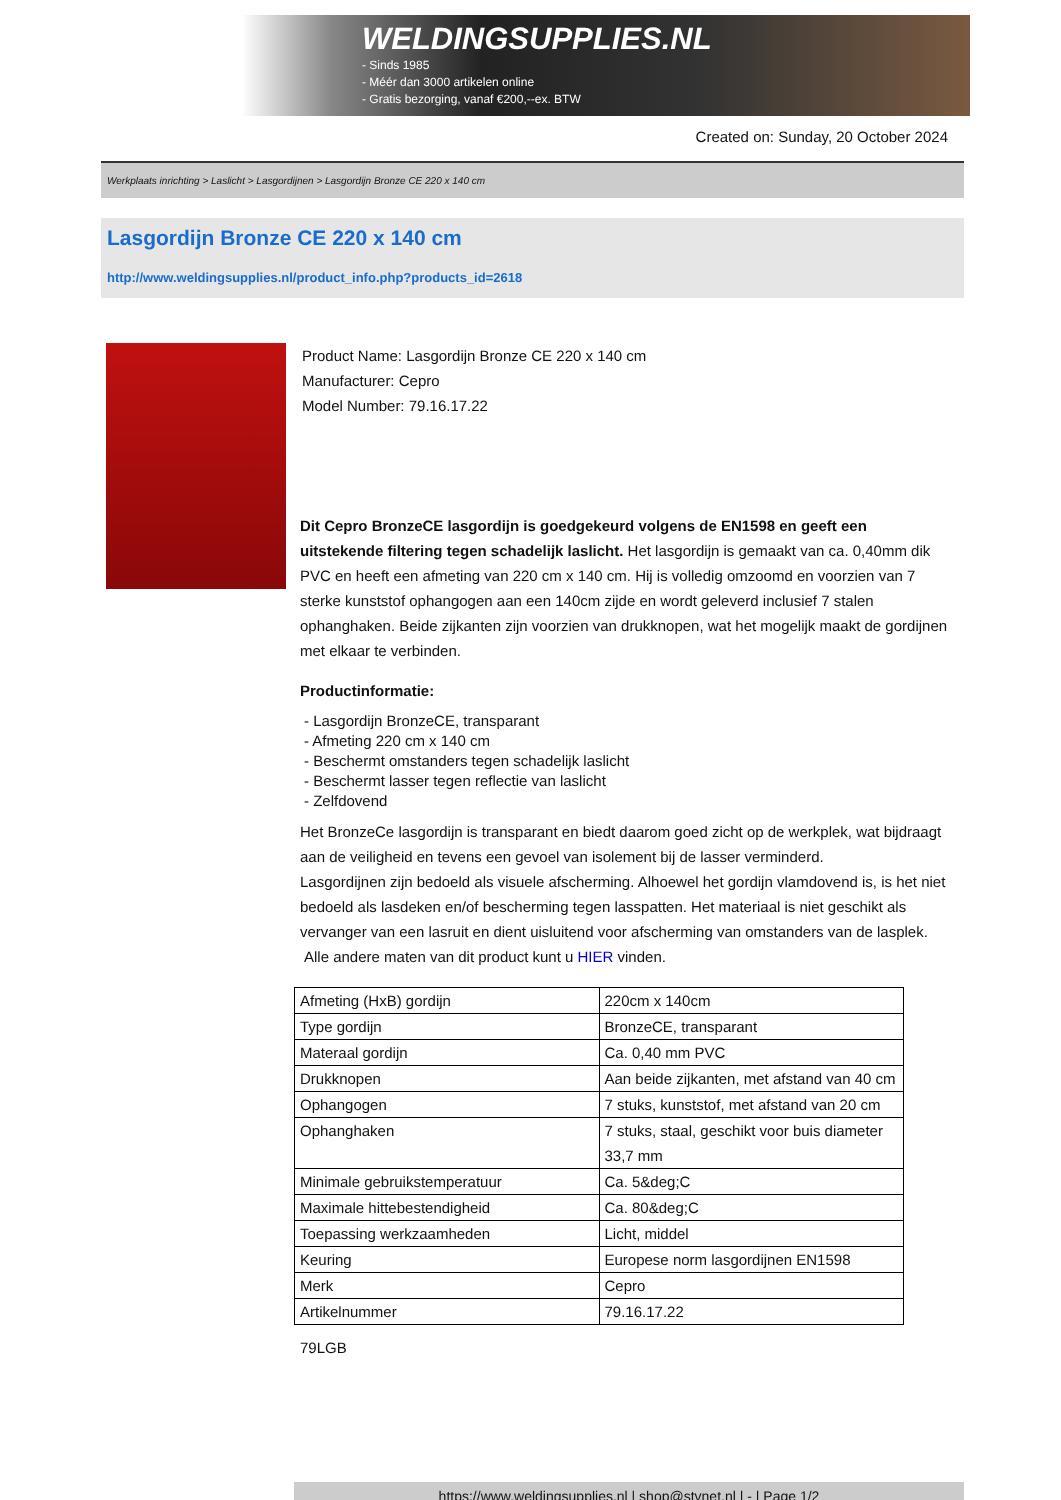WELDINGSUPPLIES.NL
- Sinds 1985
- Méér dan 3000 artikelen online
- Gratis bezorging, vanaf €200,--ex. BTW
Created on: Sunday, 20 October 2024
Werkplaats inrichting > Laslicht > Lasgordijnen > Lasgordijn Bronze CE 220 x 140 cm
Lasgordijn Bronze CE 220 x 140 cm
http://www.weldingsupplies.nl/product_info.php?products_id=2618
Product Name: Lasgordijn Bronze CE 220 x 140 cm
Manufacturer: Cepro
Model Number: 79.16.17.22
Dit Cepro BronzeCE lasgordijn is goedgekeurd volgens de EN1598 en geeft een uitstekende filtering tegen schadelijk laslicht. Het lasgordijn is gemaakt van ca. 0,40mm dik PVC en heeft een afmeting van 220 cm x 140 cm. Hij is volledig omzoomd en voorzien van 7 sterke kunststof ophangogen aan een 140cm zijde en wordt geleverd inclusief 7 stalen ophanghaken. Beide zijkanten zijn voorzien van drukknopen, wat het mogelijk maakt de gordijnen met elkaar te verbinden.
Productinformatie:
- Lasgordijn BronzeCE, transparant
- Afmeting 220 cm x 140 cm
- Beschermt omstanders tegen schadelijk laslicht
- Beschermt lasser tegen reflectie van laslicht
- Zelfdovend
Het BronzeCe lasgordijn is transparant en biedt daarom goed zicht op de werkplek, wat bijdraagt aan de veiligheid en tevens een gevoel van isolement bij de lasser verminderd.
Lasgordijnen zijn bedoeld als visuele afscherming. Alhoewel het gordijn vlamdovend is, is het niet bedoeld als lasdeken en/of bescherming tegen lasspatten. Het materiaal is niet geschikt als vervanger van een lasruit en dient uisluitend voor afscherming van omstanders van de lasplek.
Alle andere maten van dit product kunt u HIER vinden.
| Afmeting (HxB) gordijn | 220cm x 140cm |
| Type gordijn | BronzeCE, transparant |
| Materaal gordijn | Ca. 0,40 mm PVC |
| Drukknopen | Aan beide zijkanten, met afstand van 40 cm |
| Ophangogen | 7 stuks, kunststof, met afstand van 20 cm |
| Ophanghaken | 7 stuks, staal, geschikt voor buis diameter 33,7 mm |
| Minimale gebruikstemperatuur | Ca. 5&deg;C |
| Maximale hittebestendigheid | Ca. 80&deg;C |
| Toepassing werkzaamheden | Licht, middel |
| Keuring | Europese norm lasgordijnen EN1598 |
| Merk | Cepro |
| Artikelnummer | 79.16.17.22 |
79LGB
https://www.weldingsupplies.nl | shop@stvnet.nl | - | Page 1/2